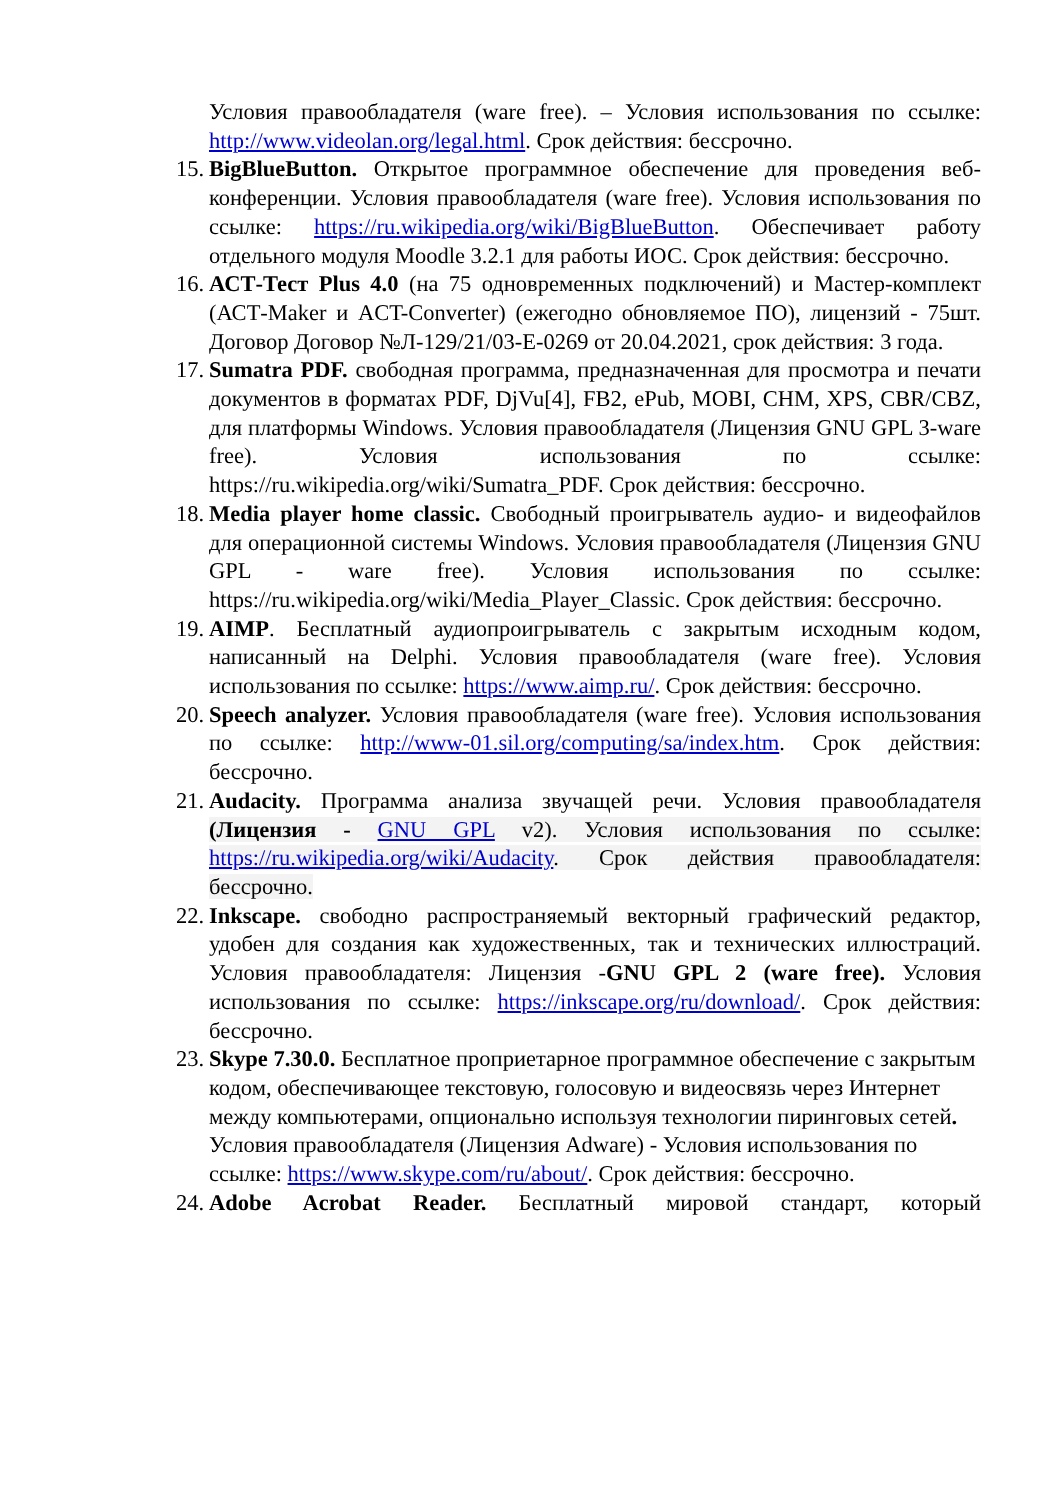Условия правообладателя (ware free). – Условия использования по ссылке: http://www.videolan.org/legal.html. Срок действия: бессрочно.
15.
BigBlueButton. Открытое программное обеспечение для проведения веб-конференции. Условия правообладателя (ware free). Условия использования по ссылке: https://ru.wikipedia.org/wiki/BigBlueButton. Обеспечивает работу отдельного модуля Moodle 3.2.1 для работы ИОС. Срок действия: бессрочно.
16.
АСТ-Тест Plus 4.0 (на 75 одновременных подключений) и Мастер-комплект (АСТ-Maker и ACT-Converter) (ежегодно обновляемое ПО), лицензий - 75шт. Договор Договор №Л-129/21/03-Е-0269 от 20.04.2021, срок действия: 3 года.
17.
Sumatra PDF. свободная программа, предназначенная для просмотра и печати документов в форматах PDF, DjVu[4], FB2, ePub, MOBI, CHM, XPS, CBR/CBZ, для платформы Windows. Условия правообладателя (Лицензия GNU GPL 3-ware free). Условия использования по ссылке: https://ru.wikipedia.org/wiki/Sumatra_PDF. Срок действия: бессрочно.
18.
Media player home classic. Свободный проигрыватель аудио- и видеофайлов для операционной системы Windows. Условия правообладателя (Лицензия GNU GPL - ware free). Условия использования по ссылке: https://ru.wikipedia.org/wiki/Media_Player_Classic. Срок действия: бессрочно.
19.
AIMP. Бесплатный аудиопроигрыватель с закрытым исходным кодом, написанный на Delphi. Условия правообладателя (ware free). Условия использования по ссылке: https://www.aimp.ru/. Срок действия: бессрочно.
20.
Speech analyzer. Условия правообладателя (ware free). Условия использования по ссылке: http://www-01.sil.org/computing/sa/index.htm. Срок действия: бессрочно.
21.
Audacity. Программа анализа звучащей речи. Условия правообладателя (Лицензия - GNU GPL v2). Условия использования по ссылке: https://ru.wikipedia.org/wiki/Audacity. Срок действия правообладателя: бессрочно.
22.
Inkscape. свободно распространяемый векторный графический редактор, удобен для создания как художественных, так и технических иллюстраций. Условия правообладателя: Лицензия -GNU GPL 2 (ware free). Условия использования по ссылке: https://inkscape.org/ru/download/. Срок действия: бессрочно.
23.
Skype 7.30.0. Бесплатное проприетарное программное обеспечение с закрытым кодом, обеспечивающее текстовую, голосовую и видеосвязь через Интернет между компьютерами, опционально используя технологии пиринговых сетей. Условия правообладателя (Лицензия Adware) - Условия использования по ссылке: https://www.skype.com/ru/about/. Срок действия: бессрочно.
24.
Adobe Acrobat Reader. Бесплатный мировой стандарт, который